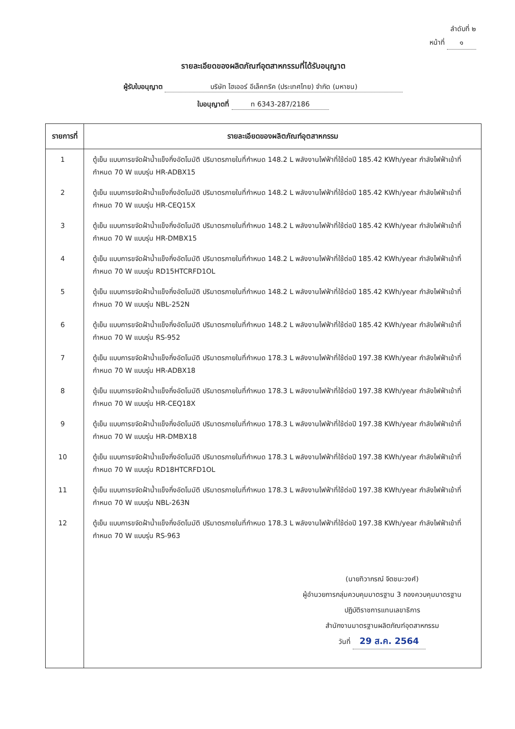ลำดับที่ ๒
หน้าที่ ๑
รายละเอียดของผลิตภัณฑ์อุตสาหกรรมที่ได้รับอนุญาต
ผู้รับใบอนุญาต บริษัท ไฮเออร์ อีเล็คทริค (ประเทศไทย) จำกัด (มหาชน)
ใบอนุญาตที่ ท 6343-287/2186
| รายการที่ | รายละเอียดของผลิตภัณฑ์อุตสาหกรรม |
| --- | --- |
| 1 | ตู้เย็น แบบการขจัดฝ้าน้ำแข็งกึ่งอัตโนมัติ ปริมาตรภายในที่กำหนด 148.2 L พลังงานไฟฟ้าที่ใช้ต่อปี 185.42 KWh/year กำลังไฟฟ้าเข้าที่กำหนด 70 W แบบรุ่น HR-ADBX15 |
| 2 | ตู้เย็น แบบการขจัดฝ้าน้ำแข็งกึ่งอัตโนมัติ ปริมาตรภายในที่กำหนด 148.2 L พลังงานไฟฟ้าที่ใช้ต่อปี 185.42 KWh/year กำลังไฟฟ้าเข้าที่กำหนด 70 W แบบรุ่น HR-CEQ15X |
| 3 | ตู้เย็น แบบการขจัดฝ้าน้ำแข็งกึ่งอัตโนมัติ ปริมาตรภายในที่กำหนด 148.2 L พลังงานไฟฟ้าที่ใช้ต่อปี 185.42 KWh/year กำลังไฟฟ้าเข้าที่กำหนด 70 W แบบรุ่น HR-DMBX15 |
| 4 | ตู้เย็น แบบการขจัดฝ้าน้ำแข็งกึ่งอัตโนมัติ ปริมาตรภายในที่กำหนด 148.2 L พลังงานไฟฟ้าที่ใช้ต่อปี 185.42 KWh/year กำลังไฟฟ้าเข้าที่กำหนด 70 W แบบรุ่น RD15HTCRFD1OL |
| 5 | ตู้เย็น แบบการขจัดฝ้าน้ำแข็งกึ่งอัตโนมัติ ปริมาตรภายในที่กำหนด 148.2 L พลังงานไฟฟ้าที่ใช้ต่อปี 185.42 KWh/year กำลังไฟฟ้าเข้าที่กำหนด 70 W แบบรุ่น NBL-252N |
| 6 | ตู้เย็น แบบการขจัดฝ้าน้ำแข็งกึ่งอัตโนมัติ ปริมาตรภายในที่กำหนด 148.2 L พลังงานไฟฟ้าที่ใช้ต่อปี 185.42 KWh/year กำลังไฟฟ้าเข้าที่กำหนด 70 W แบบรุ่น RS-952 |
| 7 | ตู้เย็น แบบการขจัดฝ้าน้ำแข็งกึ่งอัตโนมัติ ปริมาตรภายในที่กำหนด 178.3 L พลังงานไฟฟ้าที่ใช้ต่อปี 197.38 KWh/year กำลังไฟฟ้าเข้าที่กำหนด 70 W แบบรุ่น HR-ADBX18 |
| 8 | ตู้เย็น แบบการขจัดฝ้าน้ำแข็งกึ่งอัตโนมัติ ปริมาตรภายในที่กำหนด 178.3 L พลังงานไฟฟ้าที่ใช้ต่อปี 197.38 KWh/year กำลังไฟฟ้าเข้าที่กำหนด 70 W แบบรุ่น HR-CEQ18X |
| 9 | ตู้เย็น แบบการขจัดฝ้าน้ำแข็งกึ่งอัตโนมัติ ปริมาตรภายในที่กำหนด 178.3 L พลังงานไฟฟ้าที่ใช้ต่อปี 197.38 KWh/year กำลังไฟฟ้าเข้าที่กำหนด 70 W แบบรุ่น HR-DMBX18 |
| 10 | ตู้เย็น แบบการขจัดฝ้าน้ำแข็งกึ่งอัตโนมัติ ปริมาตรภายในที่กำหนด 178.3 L พลังงานไฟฟ้าที่ใช้ต่อปี 197.38 KWh/year กำลังไฟฟ้าเข้าที่กำหนด 70 W แบบรุ่น RD18HTCRFD1OL |
| 11 | ตู้เย็น แบบการขจัดฝ้าน้ำแข็งกึ่งอัตโนมัติ ปริมาตรภายในที่กำหนด 178.3 L พลังงานไฟฟ้าที่ใช้ต่อปี 197.38 KWh/year กำลังไฟฟ้าเข้าที่กำหนด 70 W แบบรุ่น NBL-263N |
| 12 | ตู้เย็น แบบการขจัดฝ้าน้ำแข็งกึ่งอัตโนมัติ ปริมาตรภายในที่กำหนด 178.3 L พลังงานไฟฟ้าที่ใช้ต่อปี 197.38 KWh/year กำลังไฟฟ้าเข้าที่กำหนด 70 W แบบรุ่น RS-963 (นายทิวากรณ์ จิตชนะวงศ์) ผู้อำนวยการกลุ่มควบคุมมาตรฐาน 3 กองควบคุมมาตรฐาน ปฏิบัติราชการแทนเลขาธิการ สำนักงานมาตรฐานผลิตภัณฑ์อุตสาหกรรม วันที่ 29 ส.ค. 2564 |